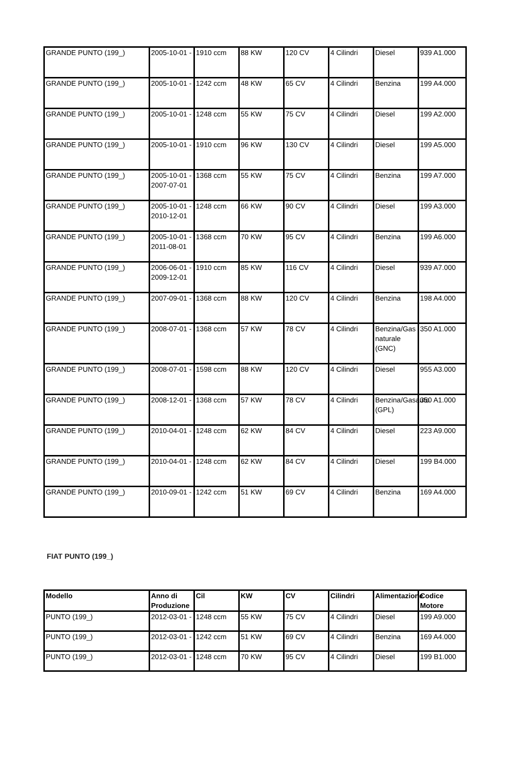| GRANDE PUNTO (199_) | 2005-10-01 - | 1910 ccm | 88 KW | 120 CV | 4 Cilindri | Diesel | 939 A1.000 |
| GRANDE PUNTO (199_) | 2005-10-01 - | 1242 ccm | 48 KW | 65 CV | 4 Cilindri | Benzina | 199 A4.000 |
| GRANDE PUNTO (199_) | 2005-10-01 - | 1248 ccm | 55 KW | 75 CV | 4 Cilindri | Diesel | 199 A2.000 |
| GRANDE PUNTO (199_) | 2005-10-01 - | 1910 ccm | 96 KW | 130 CV | 4 Cilindri | Diesel | 199 A5.000 |
| GRANDE PUNTO (199_) | 2005-10-01 - 2007-07-01 | 1368 ccm | 55 KW | 75 CV | 4 Cilindri | Benzina | 199 A7.000 |
| GRANDE PUNTO (199_) | 2005-10-01 - 2010-12-01 | 1248 ccm | 66 KW | 90 CV | 4 Cilindri | Diesel | 199 A3.000 |
| GRANDE PUNTO (199_) | 2005-10-01 - 2011-08-01 | 1368 ccm | 70 KW | 95 CV | 4 Cilindri | Benzina | 199 A6.000 |
| GRANDE PUNTO (199_) | 2006-06-01 - 2009-12-01 | 1910 ccm | 85 KW | 116 CV | 4 Cilindri | Diesel | 939 A7.000 |
| GRANDE PUNTO (199_) | 2007-09-01 - | 1368 ccm | 88 KW | 120 CV | 4 Cilindri | Benzina | 198 A4.000 |
| GRANDE PUNTO (199_) | 2008-07-01 - | 1368 ccm | 57 KW | 78 CV | 4 Cilindri | Benzina/Gas naturale (GNC) | 350 A1.000 |
| GRANDE PUNTO (199_) | 2008-07-01 - | 1598 ccm | 88 KW | 120 CV | 4 Cilindri | Diesel | 955 A3.000 |
| GRANDE PUNTO (199_) | 2008-12-01 - | 1368 ccm | 57 KW | 78 CV | 4 Cilindri | Benzina/Gasauto (GPL) | 350 A1.000 |
| GRANDE PUNTO (199_) | 2010-04-01 - | 1248 ccm | 62 KW | 84 CV | 4 Cilindri | Diesel | 223 A9.000 |
| GRANDE PUNTO (199_) | 2010-04-01 - | 1248 ccm | 62 KW | 84 CV | 4 Cilindri | Diesel | 199 B4.000 |
| GRANDE PUNTO (199_) | 2010-09-01 - | 1242 ccm | 51 KW | 69 CV | 4 Cilindri | Benzina | 169 A4.000 |
FIAT PUNTO (199_)
| Modello | Anno di Produzione | Cil | KW | CV | Cilindri | Alimentazione | Codice Motore |
| --- | --- | --- | --- | --- | --- | --- | --- |
| PUNTO (199_) | 2012-03-01 - | 1248 ccm | 55 KW | 75 CV | 4 Cilindri | Diesel | 199 A9.000 |
| PUNTO (199_) | 2012-03-01 - | 1242 ccm | 51 KW | 69 CV | 4 Cilindri | Benzina | 169 A4.000 |
| PUNTO (199_) | 2012-03-01 - | 1248 ccm | 70 KW | 95 CV | 4 Cilindri | Diesel | 199 B1.000 |